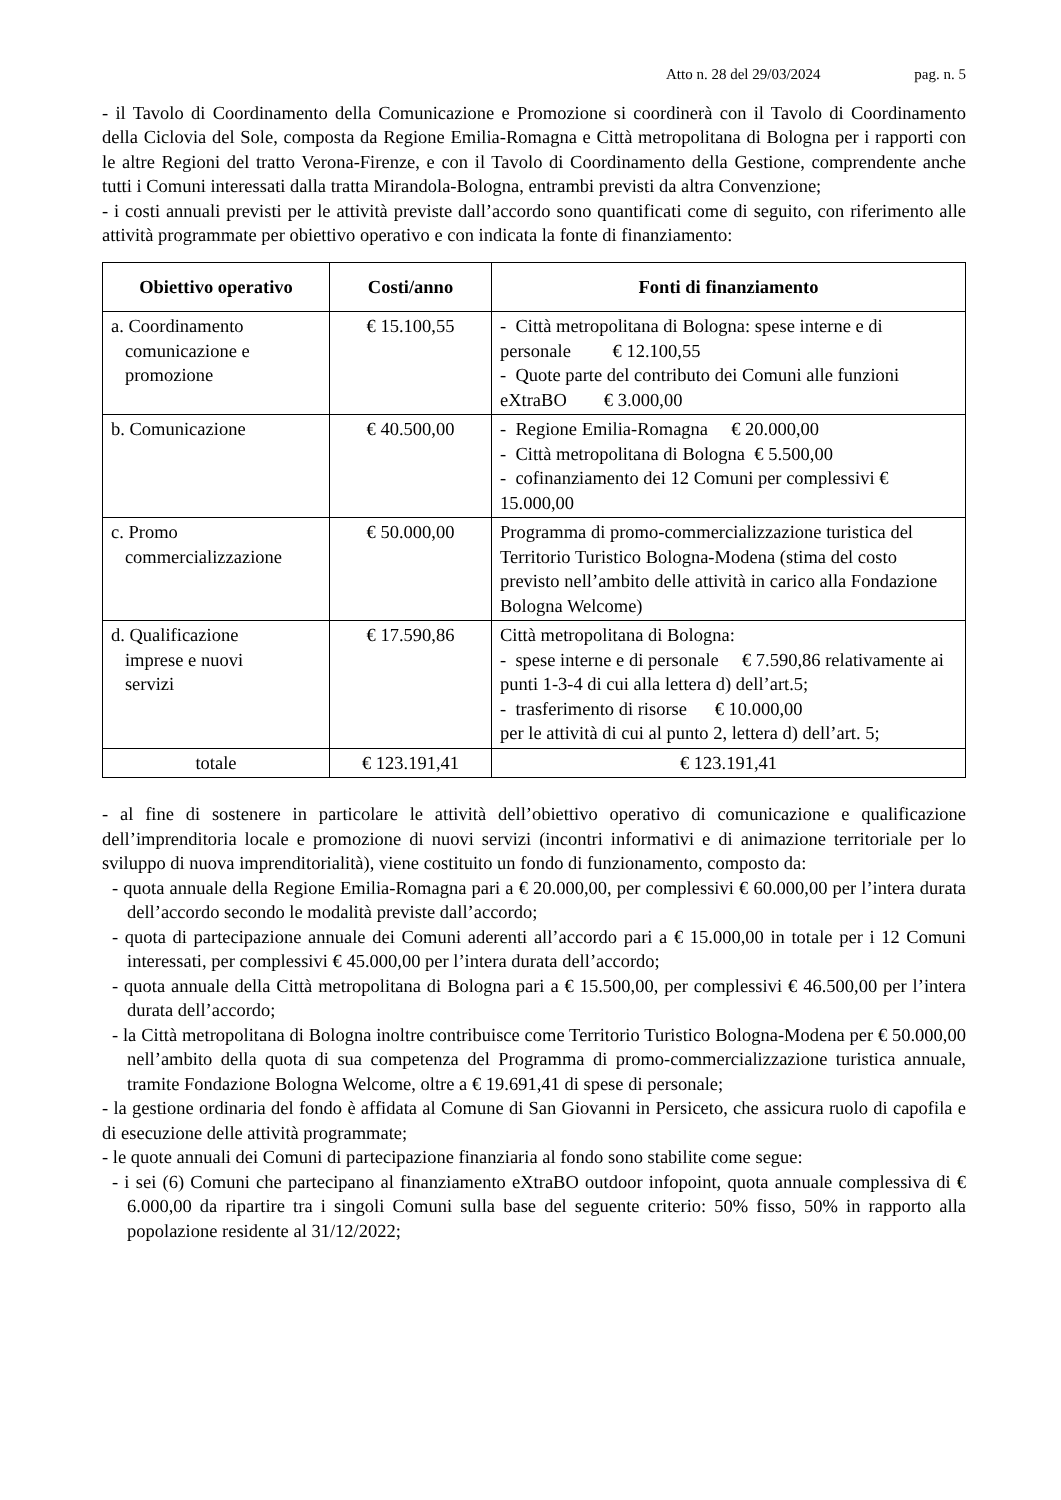Atto n. 28 del 29/03/2024 pag. n. 5
- il Tavolo di Coordinamento della Comunicazione e Promozione si coordinerà con il Tavolo di Coordinamento della Ciclovia del Sole, composta da Regione Emilia-Romagna e Città metropolitana di Bologna per i rapporti con le altre Regioni del tratto Verona-Firenze, e con il Tavolo di Coordinamento della Gestione, comprendente anche tutti i Comuni interessati dalla tratta Mirandola-Bologna, entrambi previsti da altra Convenzione;
- i costi annuali previsti per le attività previste dall’accordo sono quantificati come di seguito, con riferimento alle attività programmate per obiettivo operativo e con indicata la fonte di finanziamento:
| Obiettivo operativo | Costi/anno | Fonti di finanziamento |
| --- | --- | --- |
| a. Coordinamento comunicazione e promozione | € 15.100,55 | - Città metropolitana di Bologna: spese interne e di personale € 12.100,55 - Quote parte del contributo dei Comuni alle funzioni eXtraBO € 3.000,00 |
| b. Comunicazione | € 40.500,00 | - Regione Emilia-Romagna € 20.000,00 - Città metropolitana di Bologna € 5.500,00 - cofinanziamento dei 12 Comuni per complessivi € 15.000,00 |
| c. Promo commercializzazione | € 50.000,00 | Programma di promo-commercializzazione turistica del Territorio Turistico Bologna-Modena (stima del costo previsto nell’ambito delle attività in carico alla Fondazione Bologna Welcome) |
| d. Qualificazione imprese e nuovi servizi | € 17.590,86 | Città metropolitana di Bologna: - spese interne e di personale € 7.590,86 relativamente ai punti 1-3-4 di cui alla lettera d) dell’art.5; - trasferimento di risorse € 10.000,00 per le attività di cui al punto 2, lettera d) dell’art. 5; |
| totale | € 123.191,41 | € 123.191,41 |
- al fine di sostenere in particolare le attività dell’obiettivo operativo di comunicazione e qualificazione dell’imprenditoria locale e promozione di nuovi servizi (incontri informativi e di animazione territoriale per lo sviluppo di nuova imprenditorialità), viene costituito un fondo di funzionamento, composto da:
- quota annuale della Regione Emilia-Romagna pari a € 20.000,00, per complessivi € 60.000,00 per l’intera durata dell’accordo secondo le modalità previste dall’accordo;
- quota di partecipazione annuale dei Comuni aderenti all’accordo pari a € 15.000,00 in totale per i 12 Comuni interessati, per complessivi € 45.000,00 per l’intera durata dell’accordo;
- quota annuale della Città metropolitana di Bologna pari a € 15.500,00, per complessivi € 46.500,00 per l’intera durata dell’accordo;
- la Città metropolitana di Bologna inoltre contribuisce come Territorio Turistico Bologna-Modena per € 50.000,00 nell’ambito della quota di sua competenza del Programma di promo-commercializzazione turistica annuale, tramite Fondazione Bologna Welcome, oltre a € 19.691,41 di spese di personale;
- la gestione ordinaria del fondo è affidata al Comune di San Giovanni in Persiceto, che assicura ruolo di capofila e di esecuzione delle attività programmate;
- le quote annuali dei Comuni di partecipazione finanziaria al fondo sono stabilite come segue:
- i sei (6) Comuni che partecipano al finanziamento eXtraBO outdoor infopoint, quota annuale complessiva di € 6.000,00 da ripartire tra i singoli Comuni sulla base del seguente criterio: 50% fisso, 50% in rapporto alla popolazione residente al 31/12/2022;